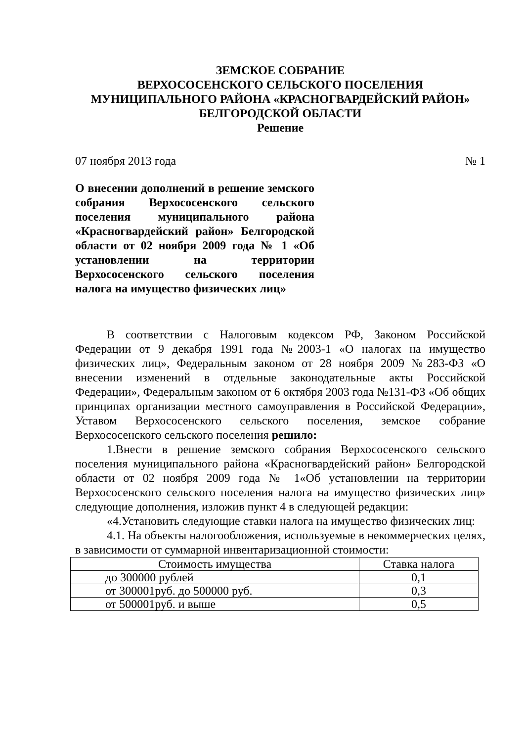ЗЕМСКОЕ СОБРАНИЕ
ВЕРХОСОСЕНСКОГО СЕЛЬСКОГО ПОСЕЛЕНИЯ
МУНИЦИПАЛЬНОГО РАЙОНА «КРАСНОГВАРДЕЙСКИЙ РАЙОН»
БЕЛГОРОДСКОЙ ОБЛАСТИ
Решение
07 ноября 2013 года № 1
О внесении дополнений в решение земского собрания Верхососенского сельского поселения муниципального района «Красногвардейский район» Белгородской области от 02 ноября 2009 года № 1 «Об установлении на территории Верхососенского сельского поселения налога на имущество физических лиц»
В соответствии с Налоговым кодексом РФ, Законом Российской Федерации от 9 декабря 1991 года №2003-1 «О налогах на имущество физических лиц», Федеральным законом от 28 ноября 2009 №283-ФЗ «О внесении изменений в отдельные законодательные акты Российской Федерации», Федеральным законом от 6 октября 2003 года №131-ФЗ «Об общих принципах организации местного самоуправления в Российской Федерации», Уставом Верхососенского сельского поселения, земское собрание Верхососенского сельского поселения решило:
1.Внести в решение земского собрания Верхососенского сельского поселения муниципального района «Красногвардейский район» Белгородской области от 02 ноября 2009 года № 1«Об установлении на территории Верхососенского сельского поселения налога на имущество физических лиц» следующие дополнения, изложив пункт 4 в следующей редакции:
«4.Установить следующие ставки налога на имущество физических лиц:
4.1. На объекты налогообложения, используемые в некоммерческих целях, в зависимости от суммарной инвентаризационной стоимости:
| Стоимость имущества | Ставка налога |
| --- | --- |
| до 300000 рублей | 0,1 |
| от 300001руб. до 500000 руб. | 0,3 |
| от 500001руб. и выше | 0,5 |